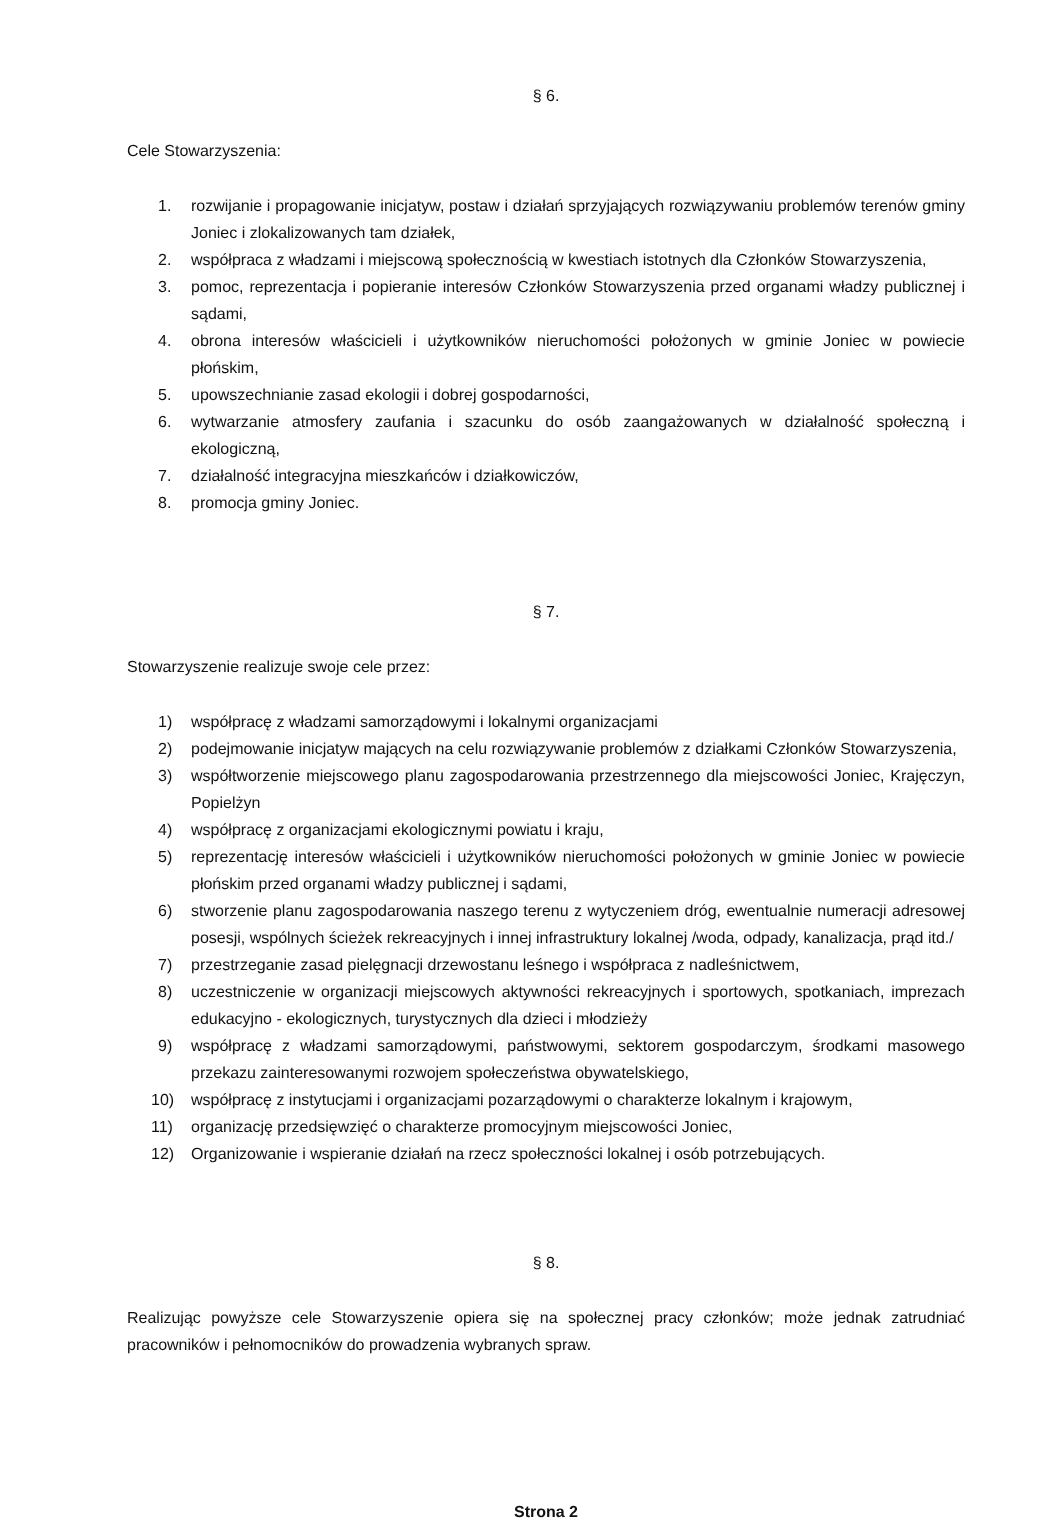§ 6.
Cele Stowarzyszenia:
1. rozwijanie i propagowanie inicjatyw, postaw i działań sprzyjających rozwiązywaniu problemów terenów gminy Joniec i zlokalizowanych tam działek,
2. współpraca z władzami i miejscową społecznością w kwestiach istotnych dla Członków Stowarzyszenia,
3. pomoc, reprezentacja i popieranie interesów Członków Stowarzyszenia przed organami władzy publicznej i sądami,
4. obrona interesów właścicieli i użytkowników nieruchomości położonych w gminie Joniec w powiecie płońskim,
5. upowszechnianie zasad ekologii i dobrej gospodarności,
6. wytwarzanie atmosfery zaufania i szacunku do osób zaangażowanych w działalność społeczną i ekologiczną,
7. działalność integracyjna mieszkańców i działkowiczów,
8. promocja gminy Joniec.
§ 7.
Stowarzyszenie realizuje swoje cele przez:
1) współpracę z władzami samorządowymi i lokalnymi organizacjami
2) podejmowanie inicjatyw mających na celu rozwiązywanie problemów z działkami Członków Stowarzyszenia,
3) współtworzenie miejscowego planu zagospodarowania przestrzennego dla miejscowości Joniec, Krajęczyn, Popielżyn
4) współpracę z organizacjami ekologicznymi powiatu i kraju,
5) reprezentację interesów właścicieli i użytkowników nieruchomości położonych w gminie Joniec w powiecie płońskim przed organami władzy publicznej i sądami,
6) stworzenie planu zagospodarowania naszego terenu z wytyczeniem dróg, ewentualnie numeracji adresowej posesji, wspólnych ścieżek rekreacyjnych i innej infrastruktury lokalnej /woda, odpady, kanalizacja, prąd itd./
7) przestrzeganie zasad pielęgnacji drzewostanu leśnego i współpraca z nadleśnictwem,
8) uczestniczenie w organizacji miejscowych aktywności rekreacyjnych i sportowych, spotkaniach, imprezach edukacyjno - ekologicznych, turystycznych dla dzieci i młodzieży
9) współpracę z władzami samorządowymi, państwowymi, sektorem gospodarczym, środkami masowego przekazu zainteresowanymi rozwojem społeczeństwa obywatelskiego,
10) współpracę z instytucjami i organizacjami pozarządowymi o charakterze lokalnym i krajowym,
11) organizację przedsięwzięć o charakterze promocyjnym miejscowości Joniec,
12) Organizowanie i wspieranie działań na rzecz społeczności lokalnej i osób potrzebujących.
§ 8.
Realizując powyższe cele Stowarzyszenie opiera się na społecznej pracy członków; może jednak zatrudniać pracowników i pełnomocników do prowadzenia wybranych spraw.
Strona 2